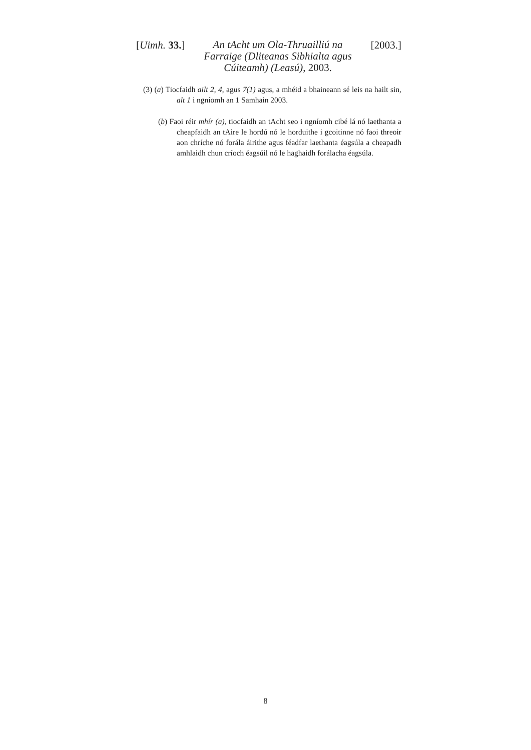[Uimh. 33.]
An tAcht um Ola-Thruailliú na Farraige (Dliteanas Sibhialta agus Cúiteamh) (Leasú), 2003.
[2003.]
(3) (a) Tiocfaidh ailt 2, 4, agus 7(1) agus, a mhéid a bhaineann sé leis na hailt sin, alt 1 i ngníomh an 1 Samhain 2003.
(b) Faoi réir mhír (a), tiocfaidh an tAcht seo i ngníomh cibé lá nó laethanta a cheapfaidh an tAire le hordú nó le horduithe i gcoitinne nó faoi threoir aon chríche nó forála áirithe agus féadfar laethanta éagsúla a cheapadh amhlaidh chun críoch éagsúil nó le haghaidh forálacha éagsúla.
8